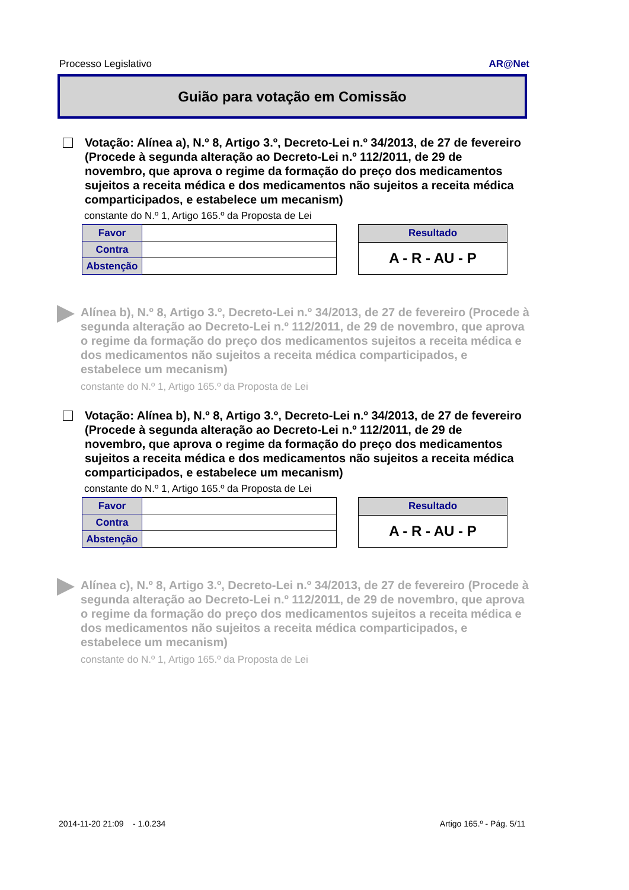Processo Legislativo AR@Net
Guião para votação em Comissão
Votação: Alínea a), N.º 8, Artigo 3.º, Decreto-Lei n.º 34/2013, de 27 de fevereiro (Procede à segunda alteração ao Decreto-Lei n.º 112/2011, de 29 de novembro, que aprova o regime da formação do preço dos medicamentos sujeitos a receita médica e dos medicamentos não sujeitos a receita médica comparticipados, e estabelece um mecanism)
constante do N.º 1, Artigo 165.º da Proposta de Lei
| Favor | |
| Contra | |
| Abstenção | |
| Resultado |
| A - R - AU - P |
Alínea b), N.º 8, Artigo 3.º, Decreto-Lei n.º 34/2013, de 27 de fevereiro (Procede à segunda alteração ao Decreto-Lei n.º 112/2011, de 29 de novembro, que aprova o regime da formação do preço dos medicamentos sujeitos a receita médica e dos medicamentos não sujeitos a receita médica comparticipados, e estabelece um mecanism)
constante do N.º 1, Artigo 165.º da Proposta de Lei
Votação: Alínea b), N.º 8, Artigo 3.º, Decreto-Lei n.º 34/2013, de 27 de fevereiro (Procede à segunda alteração ao Decreto-Lei n.º 112/2011, de 29 de novembro, que aprova o regime da formação do preço dos medicamentos sujeitos a receita médica e dos medicamentos não sujeitos a receita médica comparticipados, e estabelece um mecanism)
constante do N.º 1, Artigo 165.º da Proposta de Lei
| Favor | |
| Contra | |
| Abstenção | |
| Resultado |
| A - R - AU - P |
Alínea c), N.º 8, Artigo 3.º, Decreto-Lei n.º 34/2013, de 27 de fevereiro (Procede à segunda alteração ao Decreto-Lei n.º 112/2011, de 29 de novembro, que aprova o regime da formação do preço dos medicamentos sujeitos a receita médica e dos medicamentos não sujeitos a receita médica comparticipados, e estabelece um mecanism)
constante do N.º 1, Artigo 165.º da Proposta de Lei
2014-11-20 21:09 - 1.0.234 Artigo 165.º - Pág. 5/11